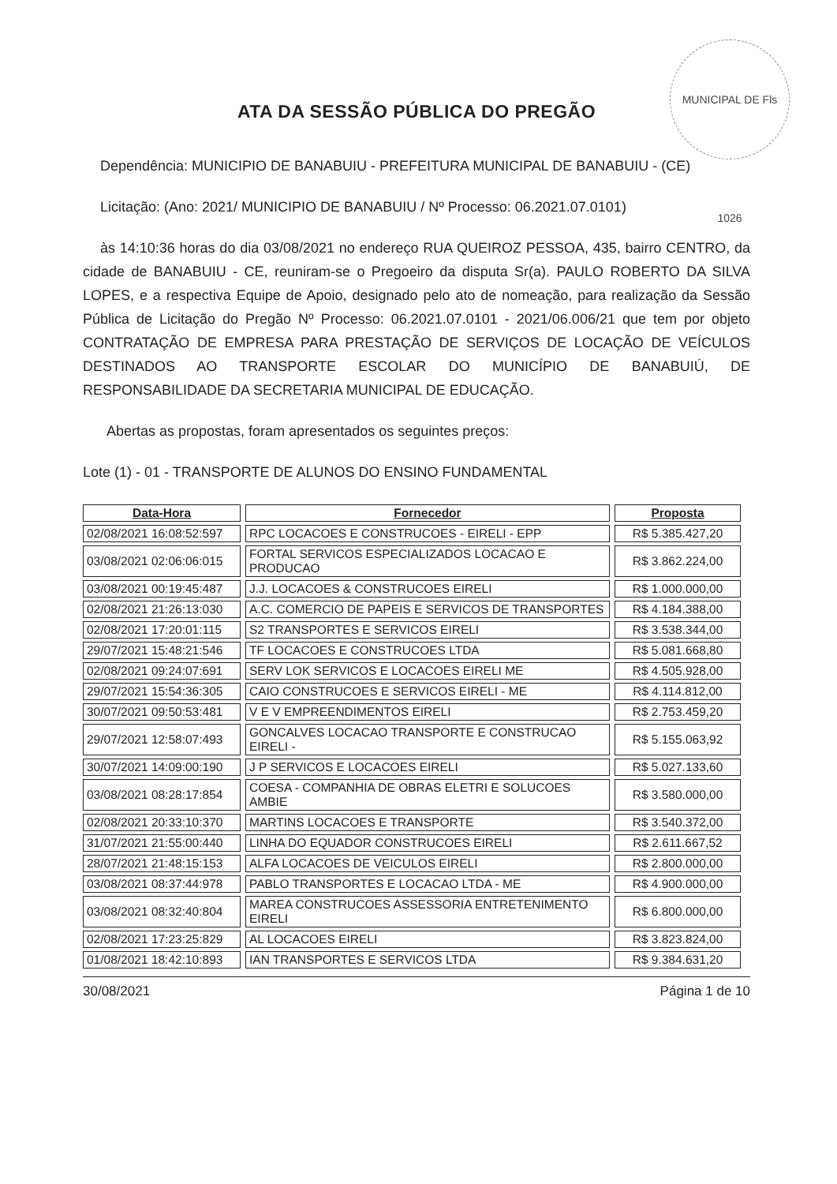MUNICIPAL DE Fls 1026
ATA DA SESSÃO PÚBLICA DO PREGÃO
Dependência: MUNICIPIO DE BANABUIU - PREFEITURA MUNICIPAL DE BANABUIU - (CE)
Licitação: (Ano: 2021/ MUNICIPIO DE BANABUIU / Nº Processo: 06.2021.07.0101)
às 14:10:36 horas do dia 03/08/2021 no endereço RUA QUEIROZ PESSOA, 435, bairro CENTRO, da cidade de BANABUIU - CE, reuniram-se o Pregoeiro da disputa Sr(a). PAULO ROBERTO DA SILVA LOPES, e a respectiva Equipe de Apoio, designado pelo ato de nomeação, para realização da Sessão Pública de Licitação do Pregão Nº Processo: 06.2021.07.0101 - 2021/06.006/21 que tem por objeto CONTRATAÇÃO DE EMPRESA PARA PRESTAÇÃO DE SERVIÇOS DE LOCAÇÃO DE VEÍCULOS DESTINADOS AO TRANSPORTE ESCOLAR DO MUNICÍPIO DE BANABUIÚ, DE RESPONSABILIDADE DA SECRETARIA MUNICIPAL DE EDUCAÇÃO.
Abertas as propostas, foram apresentados os seguintes preços:
Lote (1) - 01 - TRANSPORTE DE ALUNOS DO ENSINO FUNDAMENTAL
| Data-Hora | Fornecedor | Proposta |
| --- | --- | --- |
| 02/08/2021 16:08:52:597 | RPC LOCACOES E CONSTRUCOES - EIRELI - EPP | R$ 5.385.427,20 |
| 03/08/2021 02:06:06:015 | FORTAL SERVICOS ESPECIALIZADOS LOCACAO E PRODUCAO | R$ 3.862.224,00 |
| 03/08/2021 00:19:45:487 | J.J. LOCACOES & CONSTRUCOES EIRELI | R$ 1.000.000,00 |
| 02/08/2021 21:26:13:030 | A.C. COMERCIO DE PAPEIS E SERVICOS DE TRANSPORTES | R$ 4.184.388,00 |
| 02/08/2021 17:20:01:115 | S2 TRANSPORTES E SERVICOS EIRELI | R$ 3.538.344,00 |
| 29/07/2021 15:48:21:546 | TF LOCACOES E CONSTRUCOES LTDA | R$ 5.081.668,80 |
| 02/08/2021 09:24:07:691 | SERV LOK SERVICOS E LOCACOES EIRELI ME | R$ 4.505.928,00 |
| 29/07/2021 15:54:36:305 | CAIO CONSTRUCOES E SERVICOS EIRELI - ME | R$ 4.114.812,00 |
| 30/07/2021 09:50:53:481 | V E V EMPREENDIMENTOS EIRELI | R$ 2.753.459,20 |
| 29/07/2021 12:58:07:493 | GONCALVES LOCACAO TRANSPORTE E CONSTRUCAO EIRELI - | R$ 5.155.063,92 |
| 30/07/2021 14:09:00:190 | J P SERVICOS E LOCACOES EIRELI | R$ 5.027.133,60 |
| 03/08/2021 08:28:17:854 | COESA - COMPANHIA DE OBRAS ELETRI E SOLUCOES AMBIE | R$ 3.580.000,00 |
| 02/08/2021 20:33:10:370 | MARTINS LOCACOES E TRANSPORTE | R$ 3.540.372,00 |
| 31/07/2021 21:55:00:440 | LINHA DO EQUADOR CONSTRUCOES EIRELI | R$ 2.611.667,52 |
| 28/07/2021 21:48:15:153 | ALFA LOCACOES DE VEICULOS EIRELI | R$ 2.800.000,00 |
| 03/08/2021 08:37:44:978 | PABLO TRANSPORTES E LOCACAO LTDA - ME | R$ 4.900.000,00 |
| 03/08/2021 08:32:40:804 | MAREA CONSTRUCOES ASSESSORIA ENTRETENIMENTO EIRELI | R$ 6.800.000,00 |
| 02/08/2021 17:23:25:829 | AL LOCACOES EIRELI | R$ 3.823.824,00 |
| 01/08/2021 18:42:10:893 | IAN TRANSPORTES E SERVICOS LTDA | R$ 9.384.631,20 |
30/08/2021 Página 1 de 10